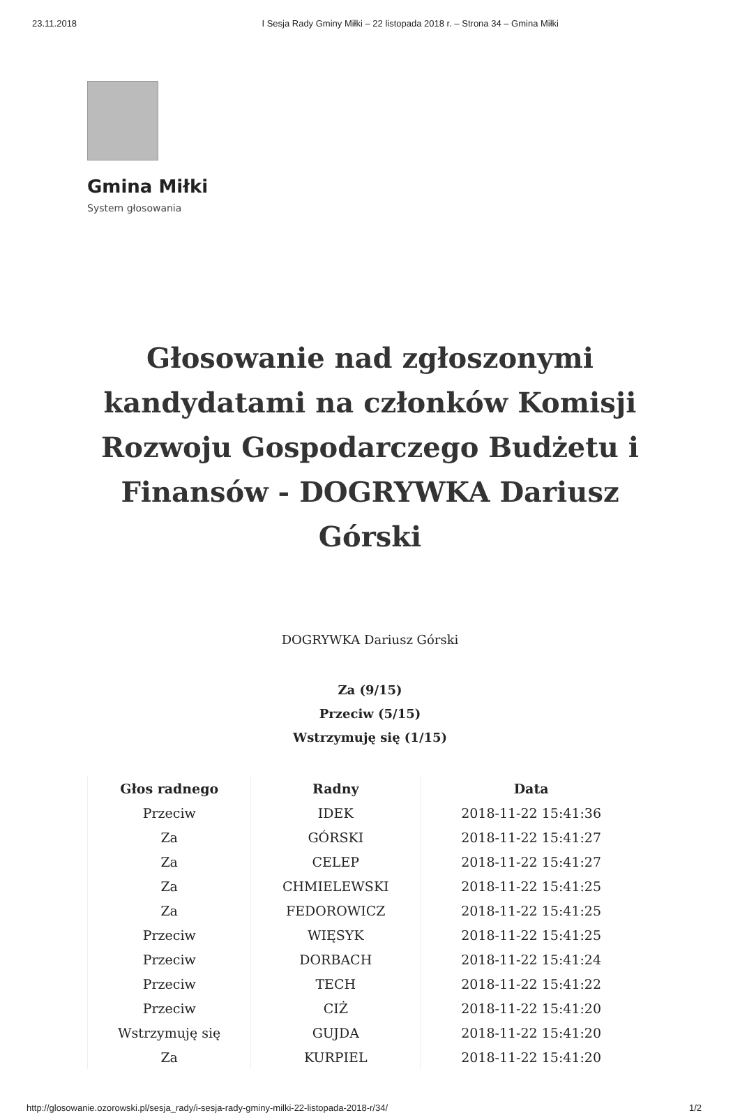23.11.2018 I Sesja Rady Gminy Miłki – 22 listopada 2018 r. – Strona 34 – Gmina Miłki
Gmina Miłki
System głosowania
Głosowanie nad zgłoszonymi kandydatami na członków Komisji Rozwoju Gospodarczego Budżetu i Finansów - DOGRYWKA Dariusz Górski
DOGRYWKA Dariusz Górski
Za (9/15)
Przeciw (5/15)
Wstrzymuję się (1/15)
| Głos radnego | Radny | Data |
| --- | --- | --- |
| Przeciw | IDEK | 2018-11-22 15:41:36 |
| Za | GÓRSKI | 2018-11-22 15:41:27 |
| Za | CELEP | 2018-11-22 15:41:27 |
| Za | CHMIELEWSKI | 2018-11-22 15:41:25 |
| Za | FEDOROWICZ | 2018-11-22 15:41:25 |
| Przeciw | WIĘSYK | 2018-11-22 15:41:25 |
| Przeciw | DORBACH | 2018-11-22 15:41:24 |
| Przeciw | TECH | 2018-11-22 15:41:22 |
| Przeciw | CIŻ | 2018-11-22 15:41:20 |
| Wstrzymuję się | GUJDA | 2018-11-22 15:41:20 |
| Za | KURPIEL | 2018-11-22 15:41:20 |
http://glosowanie.ozorowski.pl/sesja_rady/i-sesja-rady-gminy-milki-22-listopada-2018-r/34/ 1/2